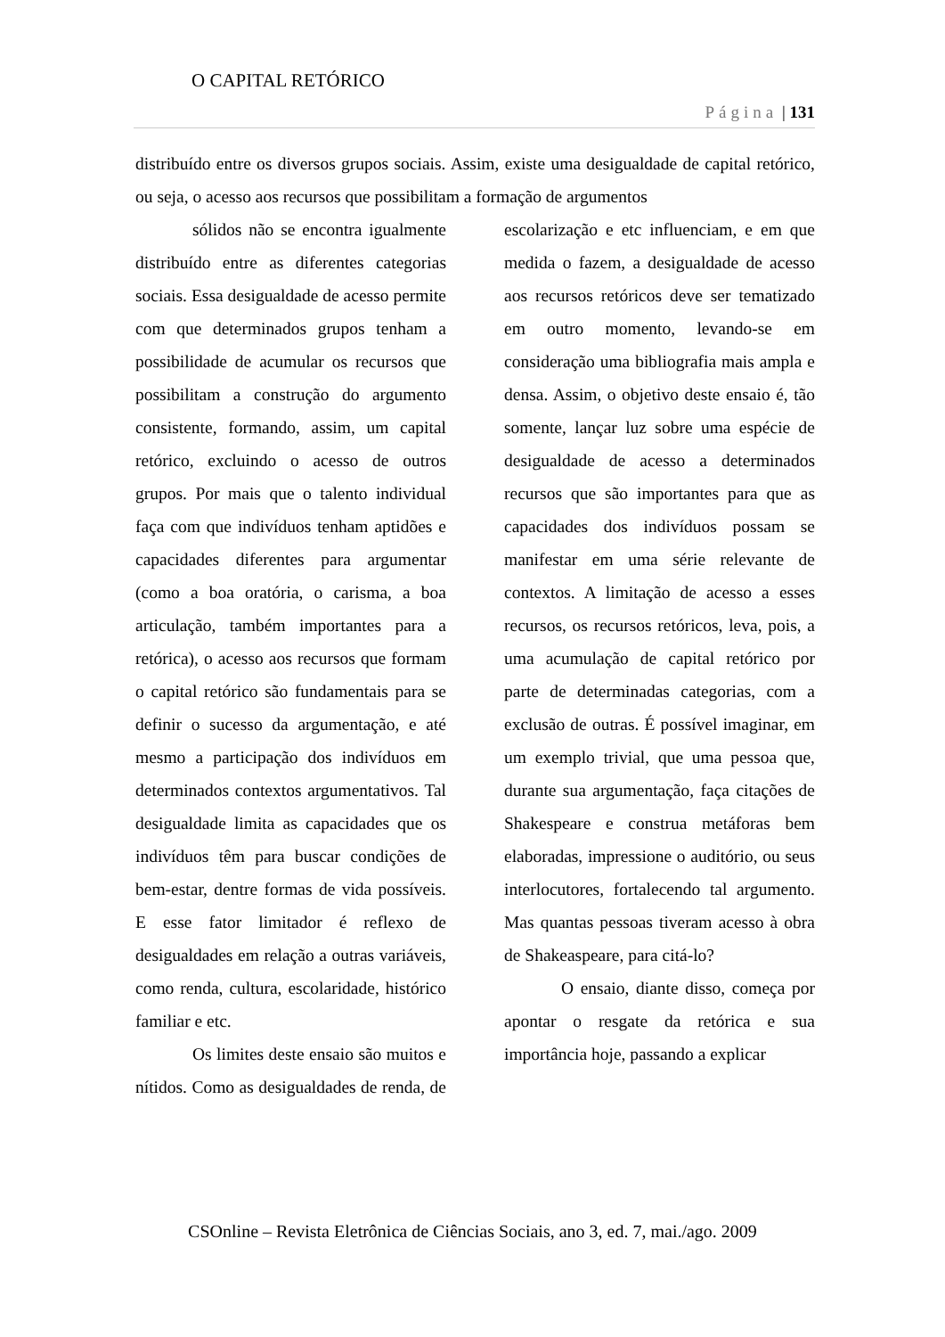O CAPITAL RETÓRICO
Página | 131
distribuído entre os diversos grupos sociais. Assim, existe uma desigualdade de capital retórico, ou seja, o acesso aos recursos que possibilitam a formação de argumentos
sólidos não se encontra igualmente distribuído entre as diferentes categorias sociais. Essa desigualdade de acesso permite com que determinados grupos tenham a possibilidade de acumular os recursos que possibilitam a construção do argumento consistente, formando, assim, um capital retórico, excluindo o acesso de outros grupos. Por mais que o talento individual faça com que indivíduos tenham aptidões e capacidades diferentes para argumentar (como a boa oratória, o carisma, a boa articulação, também importantes para a retórica), o acesso aos recursos que formam o capital retórico são fundamentais para se definir o sucesso da argumentação, e até mesmo a participação dos indivíduos em determinados contextos argumentativos. Tal desigualdade limita as capacidades que os indivíduos têm para buscar condições de bem-estar, dentre formas de vida possíveis. E esse fator limitador é reflexo de desigualdades em relação a outras variáveis, como renda, cultura, escolaridade, histórico familiar e etc.
Os limites deste ensaio são muitos e nítidos. Como as desigualdades de renda, de escolarização e etc influenciam, e em que medida o fazem, a desigualdade de acesso aos recursos retóricos deve ser tematizado em outro momento, levando-se em consideração uma bibliografia mais ampla e densa. Assim, o objetivo deste ensaio é, tão somente, lançar luz sobre uma espécie de desigualdade de acesso a determinados recursos que são importantes para que as capacidades dos indivíduos possam se manifestar em uma série relevante de contextos. A limitação de acesso a esses recursos, os recursos retóricos, leva, pois, a uma acumulação de capital retórico por parte de determinadas categorias, com a exclusão de outras. É possível imaginar, em um exemplo trivial, que uma pessoa que, durante sua argumentação, faça citações de Shakespeare e construa metáforas bem elaboradas, impressione o auditório, ou seus interlocutores, fortalecendo tal argumento. Mas quantas pessoas tiveram acesso à obra de Shakeaspeare, para citá-lo?
O ensaio, diante disso, começa por apontar o resgate da retórica e sua importância hoje, passando a explicar
CSOnline – Revista Eletrônica de Ciências Sociais, ano 3, ed. 7, mai./ago. 2009